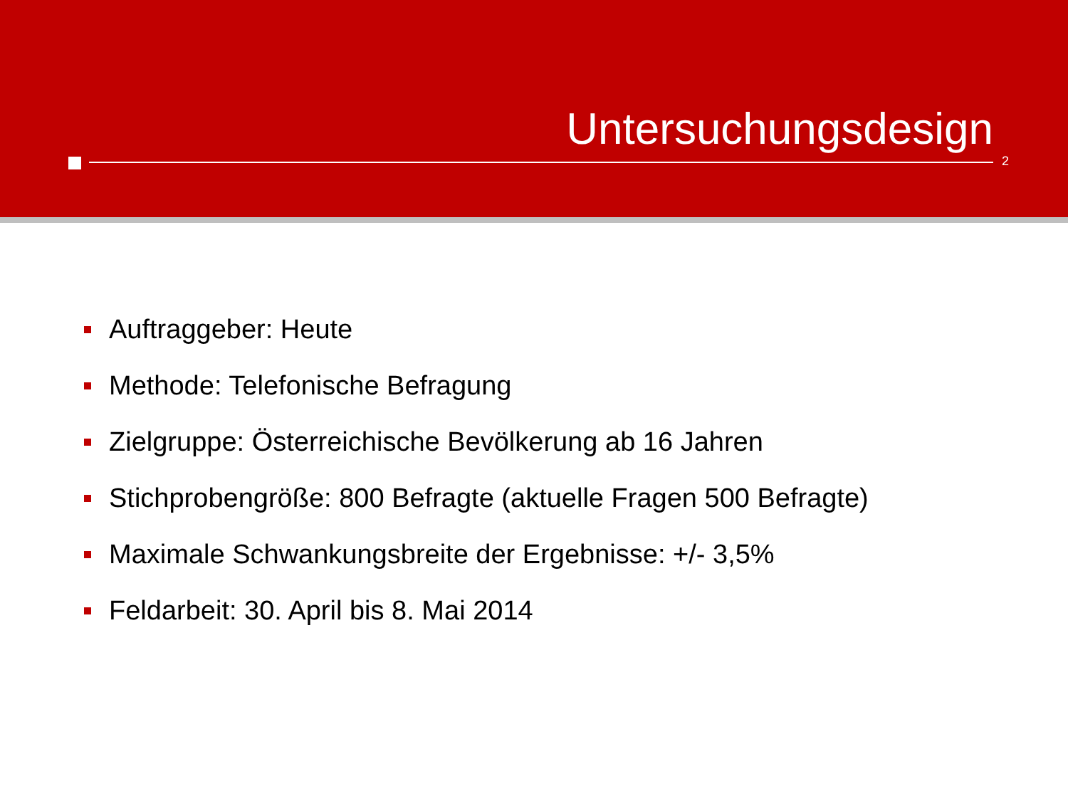Untersuchungsdesign
2
Auftraggeber: Heute
Methode: Telefonische Befragung
Zielgruppe: Österreichische Bevölkerung ab 16 Jahren
Stichprobengröße: 800 Befragte (aktuelle Fragen 500 Befragte)
Maximale Schwankungsbreite der Ergebnisse: +/- 3,5%
Feldarbeit: 30. April bis 8. Mai 2014